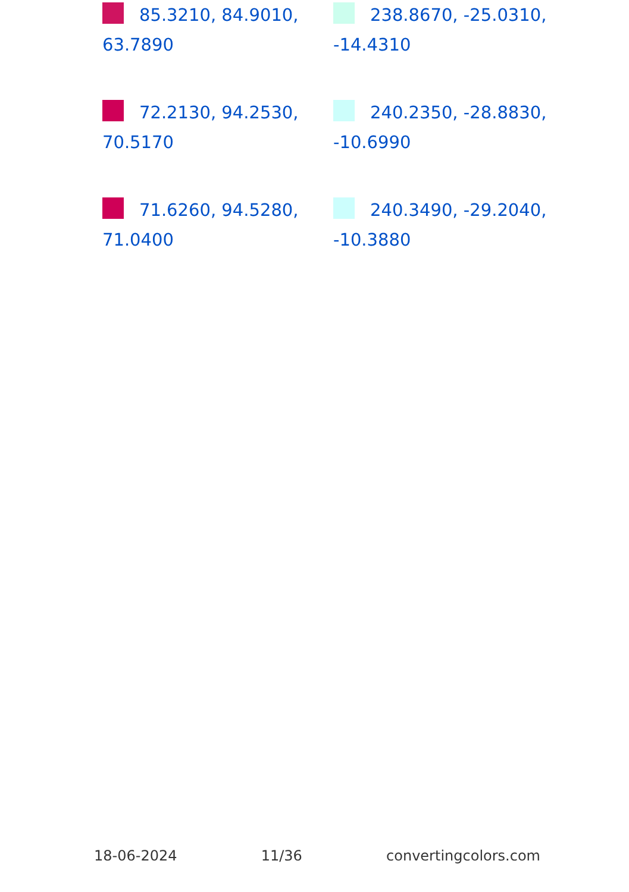85.3210, 84.9010, 63.7890
238.8670, -25.0310, -14.4310
72.2130, 94.2530, 70.5170
240.2350, -28.8830, -10.6990
71.6260, 94.5280, 71.0400
240.3490, -29.2040, -10.3880
18-06-2024 11/36 convertingcolors.com